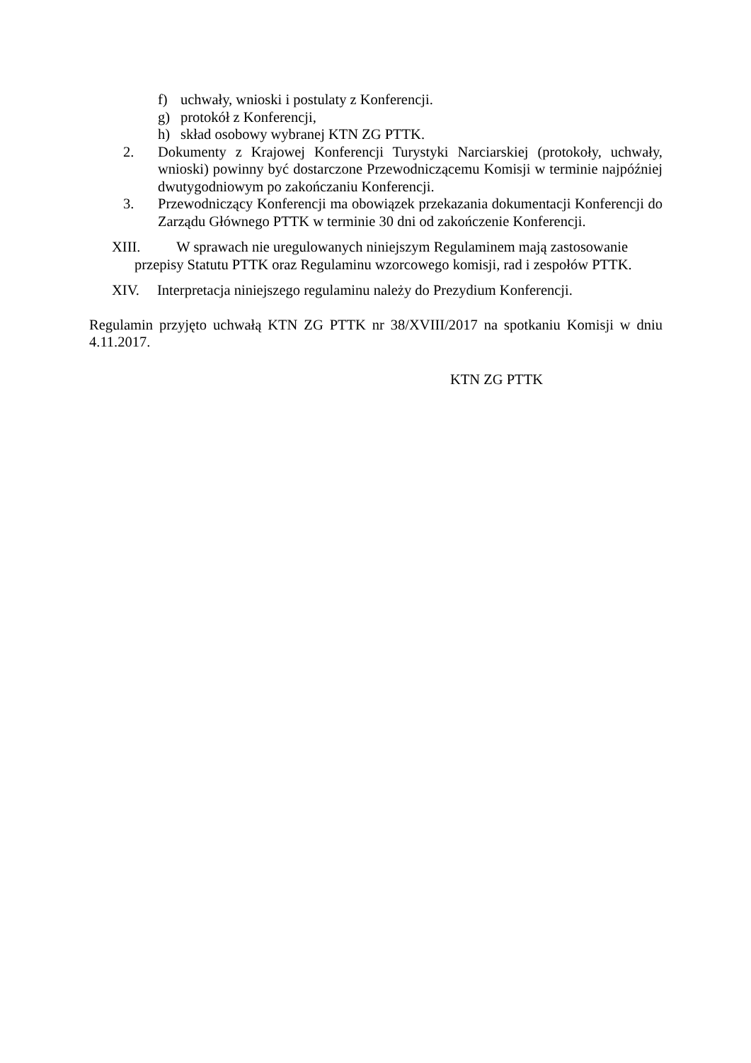f) uchwały, wnioski i postulaty z Konferencji.
g) protokół z Konferencji,
h) skład osobowy wybranej KTN ZG PTTK.
2. Dokumenty z Krajowej Konferencji Turystyki Narciarskiej (protokoły, uchwały, wnioski) powinny być dostarczone Przewodniczącemu Komisji w terminie najpóźniej dwutygodniowym po zakończaniu Konferencji.
3. Przewodniczący Konferencji ma obowiązek przekazania dokumentacji Konferencji do Zarządu Głównego PTTK w terminie 30 dni od zakończenie Konferencji.
XIII. W sprawach nie uregulowanych niniejszym Regulaminem mają zastosowanie
przepisy Statutu PTTK oraz Regulaminu wzorcowego komisji, rad i zespołów PTTK.
XIV. Interpretacja niniejszego regulaminu należy do Prezydium Konferencji.
Regulamin przyjęto uchwałą KTN ZG PTTK nr 38/XVIII/2017 na spotkaniu Komisji w dniu 4.11.2017.
KTN ZG PTTK